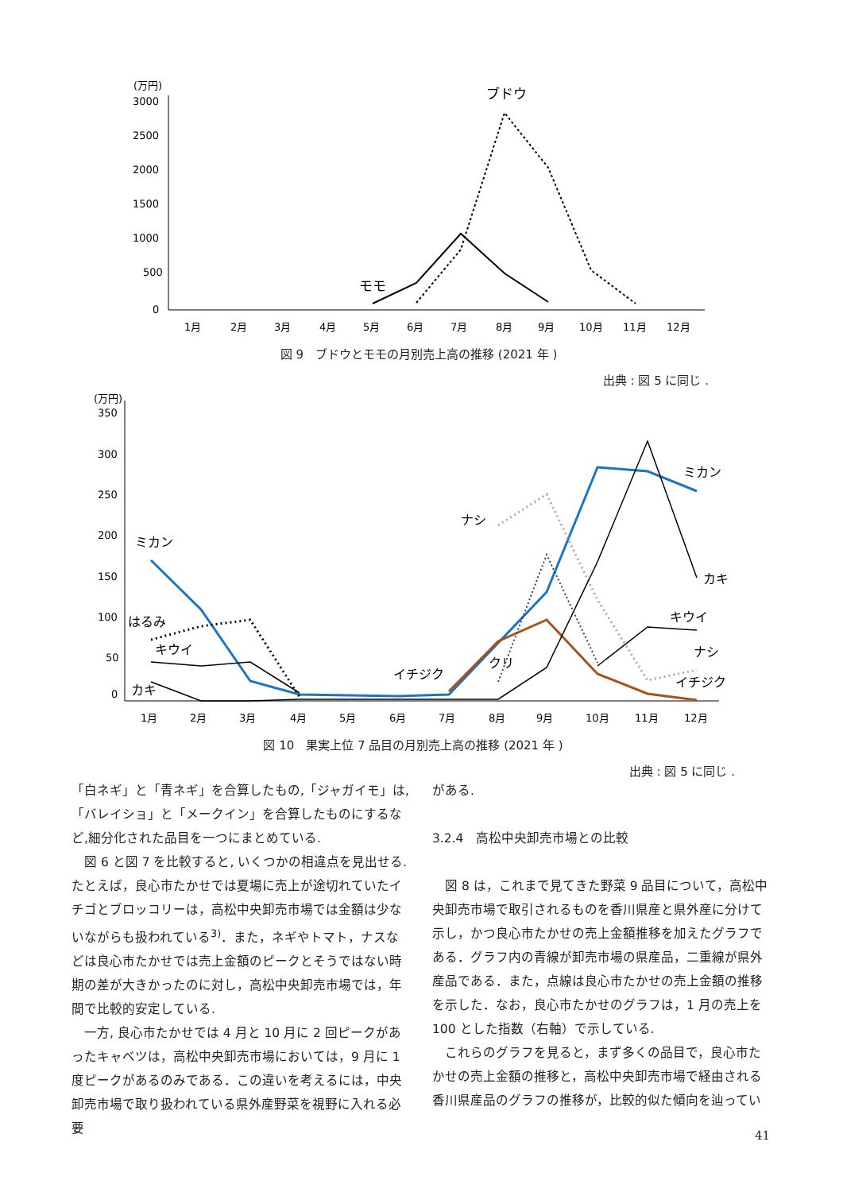(万円)
3000
2500
2000
1500
1000
500
0
1月
2月
3月
4月
5月
6月
7月
8月
9月
10月
11月
12月
ブドウ
モモ
図 9　ブドウとモモの月別売上高の推移 (2021 年 )
出典 : 図 5 に同じ .
(万円)
350
300
250
200
150
100
50
0
1月
2月
3月
4月
5月
6月
7月
8月
9月
10月
11月
12月
ミカン
はるみ
キウイ
カキ
イチジク
クリ
ナシ
ミカン
カキ
キウイ
ナシ
イチジク
図 10　果実上位 7 品目の月別売上高の推移 (2021 年 )
出典 : 図 5 に同じ .
「白ネギ」と「青ネギ」を合算したもの,「ジャガイモ」は,「バレイショ」と「メークイン」を合算したものにするなど,細分化された品目を一つにまとめている.
　図 6 と図 7 を比較すると, いくつかの相違点を見出せる. たとえば，良心市たかせでは夏場に売上が途切れていたイチゴとブロッコリーは，高松中央卸売市場では金額は少ないながらも扱われている<sup>3)</sup>．また，ネギやトマト，ナスなどは良心市たかせでは売上金額のピークとそうではない時期の差が大きかったのに対し，高松中央卸売市場では，年間で比較的安定している.
　一方, 良心市たかせでは 4 月と 10 月に 2 回ピークがあったキャベツは，高松中央卸売市場においては，9 月に 1 度ピークがあるのみである．この違いを考えるには，中央卸売市場で取り扱われている県外産野菜を視野に入れる必要
がある.
3.2.4　高松中央卸売市場との比較
　図 8 は，これまで見てきた野菜 9 品目について，高松中央卸売市場で取引されるものを香川県産と県外産に分けて示し，かつ良心市たかせの売上金額推移を加えたグラフである．グラフ内の青線が卸売市場の県産品，二重線が県外産品である．また，点線は良心市たかせの売上金額の推移を示した．なお，良心市たかせのグラフは，1 月の売上を 100 とした指数（右軸）で示している.
　これらのグラフを見ると，まず多くの品目で，良心市たかせの売上金額の推移と，高松中央卸売市場で経由される香川県産品のグラフの推移が，比較的似た傾向を辿ってい
41